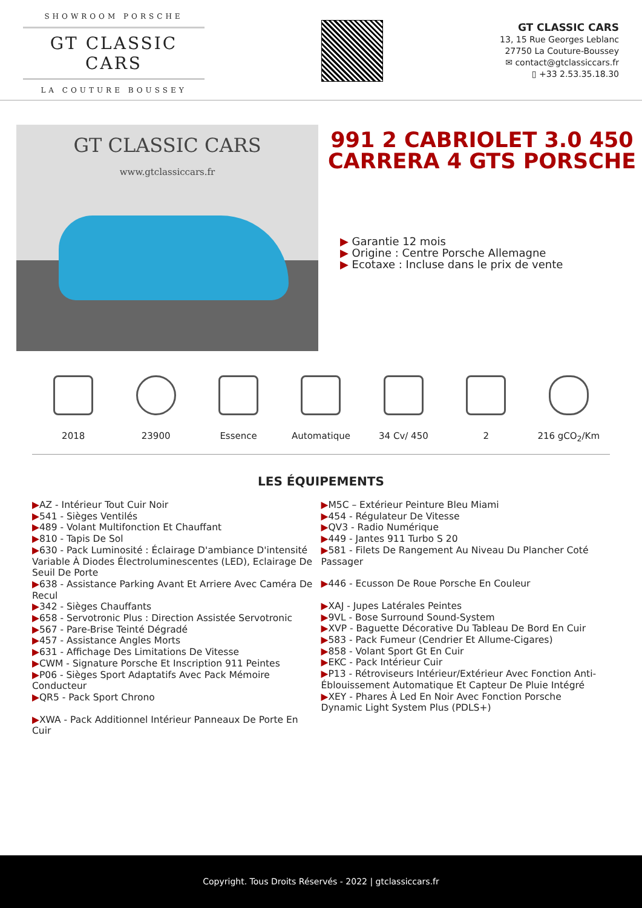SHOWROOM PORSCHE
GT CLASSIC CARS
LA COUTURE BOUSSEY
GT CLASSIC CARS
13, 15 Rue Georges Leblanc
27750 La Couture-Boussey
✉ contact@gtclassiccars.fr
▯ +33 2.53.35.18.30
GT CLASSIC CARS
www.gtclassiccars.fr
991 2 CABRIOLET 3.0 450 CARRERA 4 GTS PORSCHE
▶ Garantie 12 mois
▶ Origine : Centre Porsche Allemagne
▶ Ecotaxe : Incluse dans le prix de vente
2018 23900 Essence Automatique 34 Cv/ 450 2 216 gCO<sub>2</sub>/Km
LES ÉQUIPEMENTS
▶AZ - Intérieur Tout Cuir Noir
▶541 - Sièges Ventilés
▶489 - Volant Multifonction Et Chauffant
▶810 - Tapis De Sol
▶630 - Pack Luminosité : Éclairage D'ambiance D'intensité Variable À Diodes Électroluminescentes (LED), Eclairage De Seuil De Porte
▶638 - Assistance Parking Avant Et Arriere Avec Caméra De Recul
▶342 - Sièges Chauffants
▶658 - Servotronic Plus : Direction Assistée Servotronic
▶567 - Pare-Brise Teinté Dégradé
▶457 - Assistance Angles Morts
▶631 - Affichage Des Limitations De Vitesse
▶CWM - Signature Porsche Et Inscription 911 Peintes
▶P06 - Sièges Sport Adaptatifs Avec Pack Mémoire Conducteur
▶QR5 - Pack Sport Chrono
▶XWA - Pack Additionnel Intérieur Panneaux De Porte En Cuir
▶M5C – Extérieur Peinture Bleu Miami
▶454 - Régulateur De Vitesse
▶QV3 - Radio Numérique
▶449 - Jantes 911 Turbo S 20
▶581 - Filets De Rangement Au Niveau Du Plancher Coté Passager
▶446 - Ecusson De Roue Porsche En Couleur
▶XAJ - Jupes Latérales Peintes
▶9VL - Bose Surround Sound-System
▶XVP - Baguette Décorative Du Tableau De Bord En Cuir
▶583 - Pack Fumeur (Cendrier Et Allume-Cigares)
▶858 - Volant Sport Gt En Cuir
▶EKC - Pack Intérieur Cuir
▶P13 - Rétroviseurs Intérieur/Extérieur Avec Fonction Anti-Éblouissement Automatique Et Capteur De Pluie Intégré
▶XEY - Phares À Led En Noir Avec Fonction Porsche Dynamic Light System Plus (PDLS+)
Copyright. Tous Droits Réservés - 2022 | gtclassiccars.fr